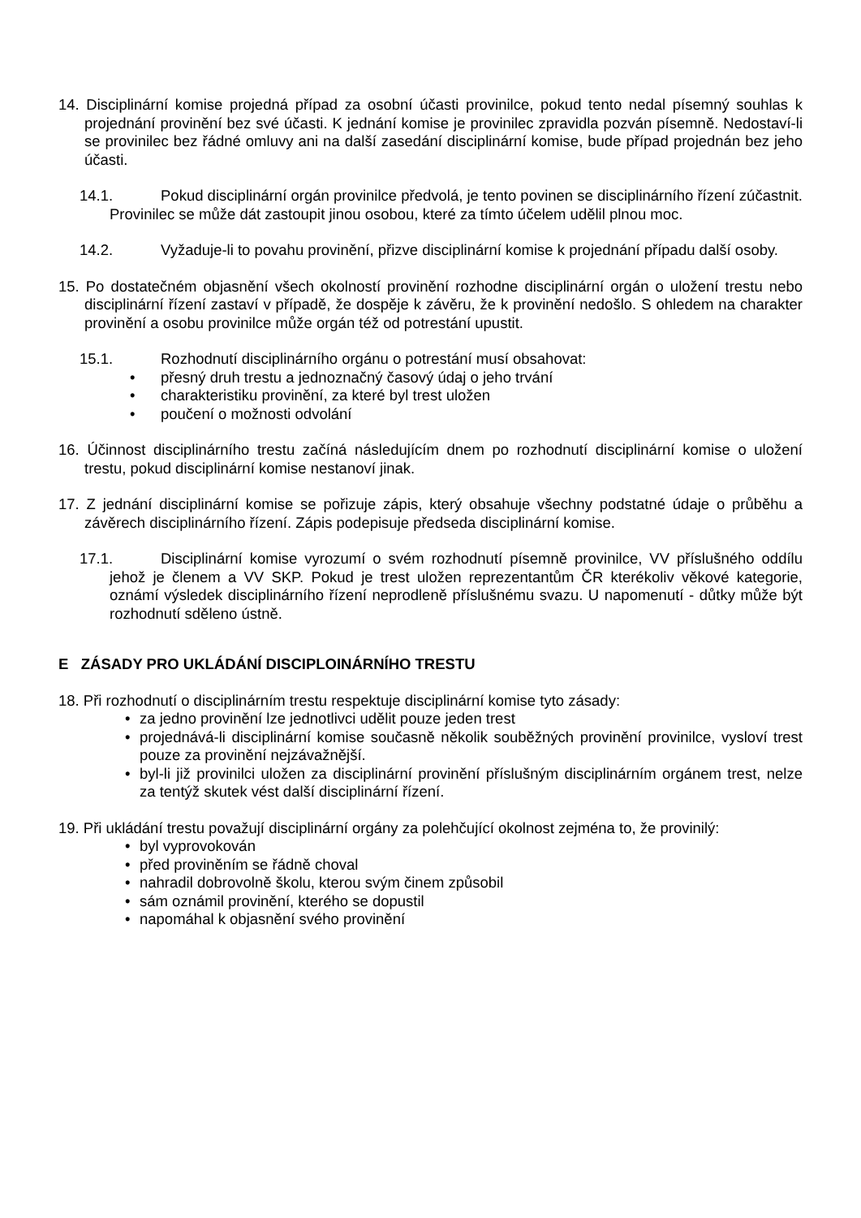14. Disciplinární komise projedná případ za osobní účasti provinilce, pokud tento nedal písemný souhlas k projednání provinění bez své účasti. K jednání komise je provinilec zpravidla pozván písemně. Nedostaví-li se provinilec bez řádné omluvy ani na další zasedání disciplinární komise, bude případ projednán bez jeho účasti.
14.1. Pokud disciplinární orgán provinilce předvolá, je tento povinen se disciplinárního řízení zúčastnit. Provinilec se může dát zastoupit jinou osobou, které za tímto účelem udělil plnou moc.
14.2. Vyžaduje-li to povahu provinění, přizve disciplinární komise k projednání případu další osoby.
15. Po dostatečném objasnění všech okolností provinění rozhodne disciplinární orgán o uložení trestu nebo disciplinární řízení zastaví v případě, že dospěje k závěru, že k provinění nedošlo. S ohledem na charakter provinění a osobu provinilce může orgán též od potrestání upustit.
15.1. Rozhodnutí disciplinárního orgánu o potrestání musí obsahovat:
• přesný druh trestu a jednoznačný časový údaj o jeho trvání
• charakteristiku provinění, za které byl trest uložen
• poučení o možnosti odvolání
16. Účinnost disciplinárního trestu začíná následujícím dnem po rozhodnutí disciplinární komise o uložení trestu, pokud disciplinární komise nestanoví jinak.
17. Z jednání disciplinární komise se pořizuje zápis, který obsahuje všechny podstatné údaje o průběhu a závěrech disciplinárního řízení. Zápis podepisuje předseda disciplinární komise.
17.1. Disciplinární komise vyrozumí o svém rozhodnutí písemně provinilce, VV příslušného oddílu jehož je členem a VV SKP. Pokud je trest uložen reprezentantům ČR kterékoliv věkové kategorie, oznámí výsledek disciplinárního řízení neprodleně příslušnému svazu. U napomenutí - důtky může být rozhodnutí sděleno ústně.
E ZÁSADY PRO UKLÁDÁNÍ DISCIPLOINÁRNÍHO TRESTU
18. Při rozhodnutí o disciplinárním trestu respektuje disciplinární komise tyto zásady:
• za jedno provinění lze jednotlivci udělit pouze jeden trest
• projednává-li disciplinární komise současně několik souběžných provinění provinilce, vysloví trest pouze za provinění nejzávažnější.
• byl-li již provinilci uložen za disciplinární provinění příslušným disciplinárním orgánem trest, nelze za tentýž skutek vést další disciplinární řízení.
19. Při ukládání trestu považují disciplinární orgány za polehčující okolnost zejména to, že provinilý:
• byl vyprovokován
• před proviněním se řádně choval
• nahradil dobrovolně školu, kterou svým činem způsobil
• sám oznámil provinění, kterého se dopustil
• napomáhal k objasnění svého provinění